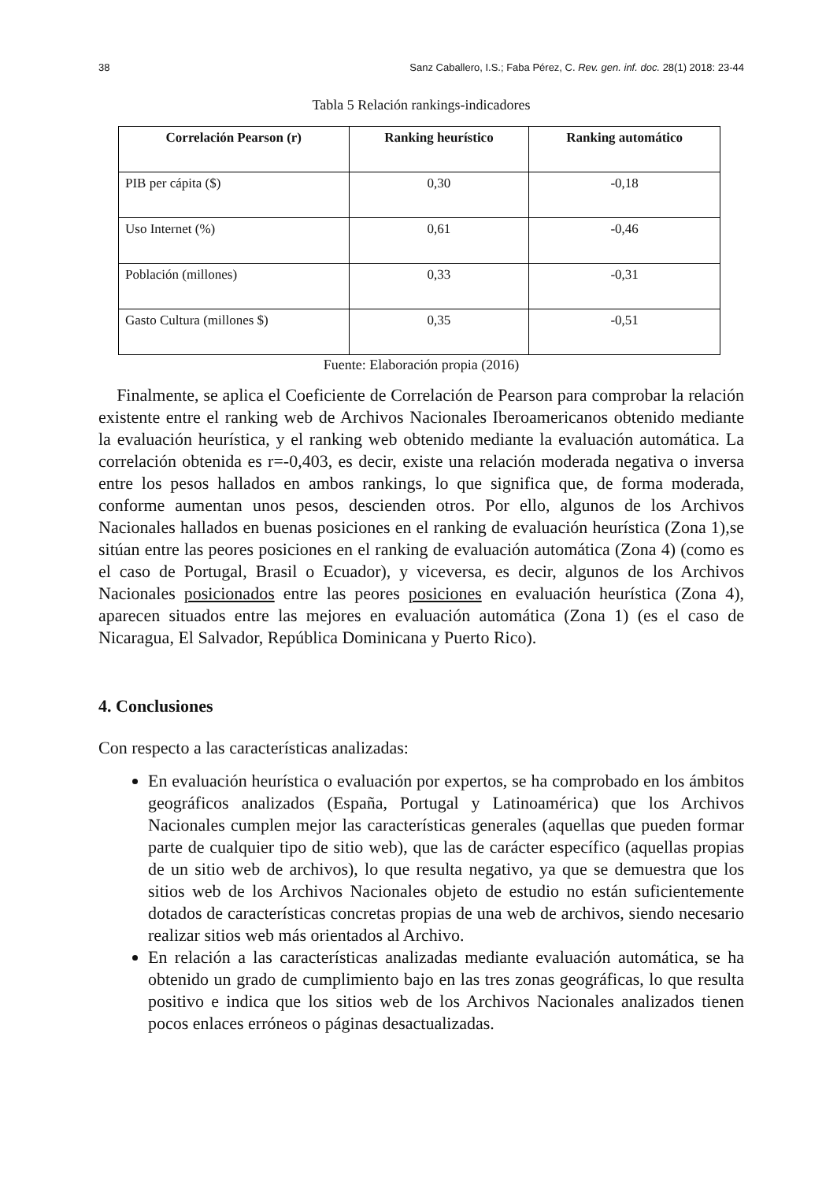38 Sanz Caballero, I.S.; Faba Pérez, C. Rev. gen. inf. doc. 28(1) 2018: 23-44
Tabla 5 Relación rankings-indicadores
| Correlación Pearson (r) | Ranking heurístico | Ranking automático |
| --- | --- | --- |
| PIB per cápita ($) | 0,30 | -0,18 |
| Uso Internet (%) | 0,61 | -0,46 |
| Población (millones) | 0,33 | -0,31 |
| Gasto Cultura (millones $) | 0,35 | -0,51 |
Fuente: Elaboración propia (2016)
Finalmente, se aplica el Coeficiente de Correlación de Pearson para comprobar la relación existente entre el ranking web de Archivos Nacionales Iberoamericanos obtenido mediante la evaluación heurística, y el ranking web obtenido mediante la evaluación automática. La correlación obtenida es r=-0,403, es decir, existe una relación moderada negativa o inversa entre los pesos hallados en ambos rankings, lo que significa que, de forma moderada, conforme aumentan unos pesos, descienden otros. Por ello, algunos de los Archivos Nacionales hallados en buenas posiciones en el ranking de evaluación heurística (Zona 1),se sitúan entre las peores posiciones en el ranking de evaluación automática (Zona 4) (como es el caso de Portugal, Brasil o Ecuador), y viceversa, es decir, algunos de los Archivos Nacionales posicionados entre las peores posiciones en evaluación heurística (Zona 4), aparecen situados entre las mejores en evaluación automática (Zona 1) (es el caso de Nicaragua, El Salvador, República Dominicana y Puerto Rico).
4. Conclusiones
Con respecto a las características analizadas:
En evaluación heurística o evaluación por expertos, se ha comprobado en los ámbitos geográficos analizados (España, Portugal y Latinoamérica) que los Archivos Nacionales cumplen mejor las características generales (aquellas que pueden formar parte de cualquier tipo de sitio web), que las de carácter específico (aquellas propias de un sitio web de archivos), lo que resulta negativo, ya que se demuestra que los sitios web de los Archivos Nacionales objeto de estudio no están suficientemente dotados de características concretas propias de una web de archivos, siendo necesario realizar sitios web más orientados al Archivo.
En relación a las características analizadas mediante evaluación automática, se ha obtenido un grado de cumplimiento bajo en las tres zonas geográficas, lo que resulta positivo e indica que los sitios web de los Archivos Nacionales analizados tienen pocos enlaces erróneos o páginas desactualizadas.